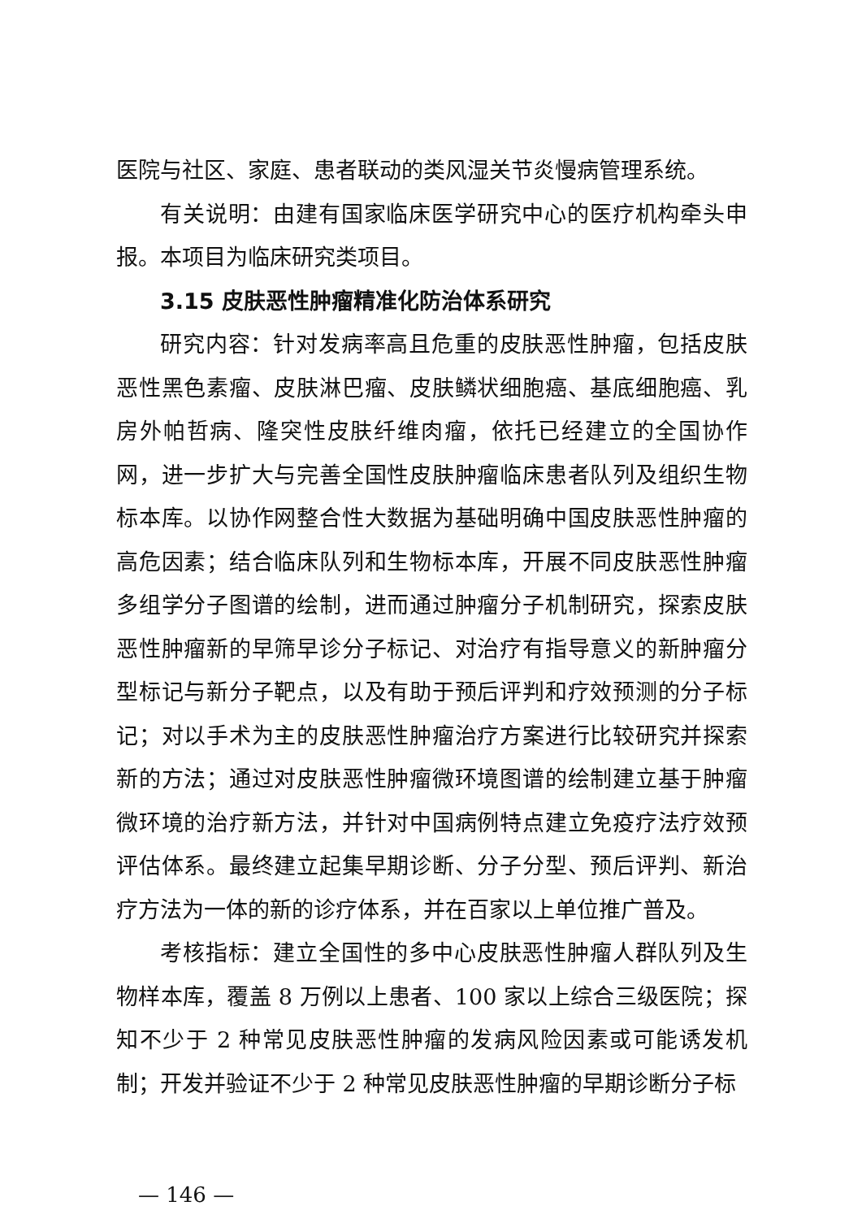医院与社区、家庭、患者联动的类风湿关节炎慢病管理系统。
有关说明：由建有国家临床医学研究中心的医疗机构牵头申报。本项目为临床研究类项目。
3.15 皮肤恶性肿瘤精准化防治体系研究
研究内容：针对发病率高且危重的皮肤恶性肿瘤，包括皮肤恶性黑色素瘤、皮肤淋巴瘤、皮肤鳞状细胞癌、基底细胞癌、乳房外帕哲病、隆突性皮肤纤维肉瘤，依托已经建立的全国协作网，进一步扩大与完善全国性皮肤肿瘤临床患者队列及组织生物标本库。以协作网整合性大数据为基础明确中国皮肤恶性肿瘤的高危因素；结合临床队列和生物标本库，开展不同皮肤恶性肿瘤多组学分子图谱的绘制，进而通过肿瘤分子机制研究，探索皮肤恶性肿瘤新的早筛早诊分子标记、对治疗有指导意义的新肿瘤分型标记与新分子靶点，以及有助于预后评判和疗效预测的分子标记；对以手术为主的皮肤恶性肿瘤治疗方案进行比较研究并探索新的方法；通过对皮肤恶性肿瘤微环境图谱的绘制建立基于肿瘤微环境的治疗新方法，并针对中国病例特点建立免疫疗法疗效预评估体系。最终建立起集早期诊断、分子分型、预后评判、新治疗方法为一体的新的诊疗体系，并在百家以上单位推广普及。
考核指标：建立全国性的多中心皮肤恶性肿瘤人群队列及生物样本库，覆盖 8 万例以上患者、100 家以上综合三级医院；探知不少于 2 种常见皮肤恶性肿瘤的发病风险因素或可能诱发机制；开发并验证不少于 2 种常见皮肤恶性肿瘤的早期诊断分子标
— 146 —